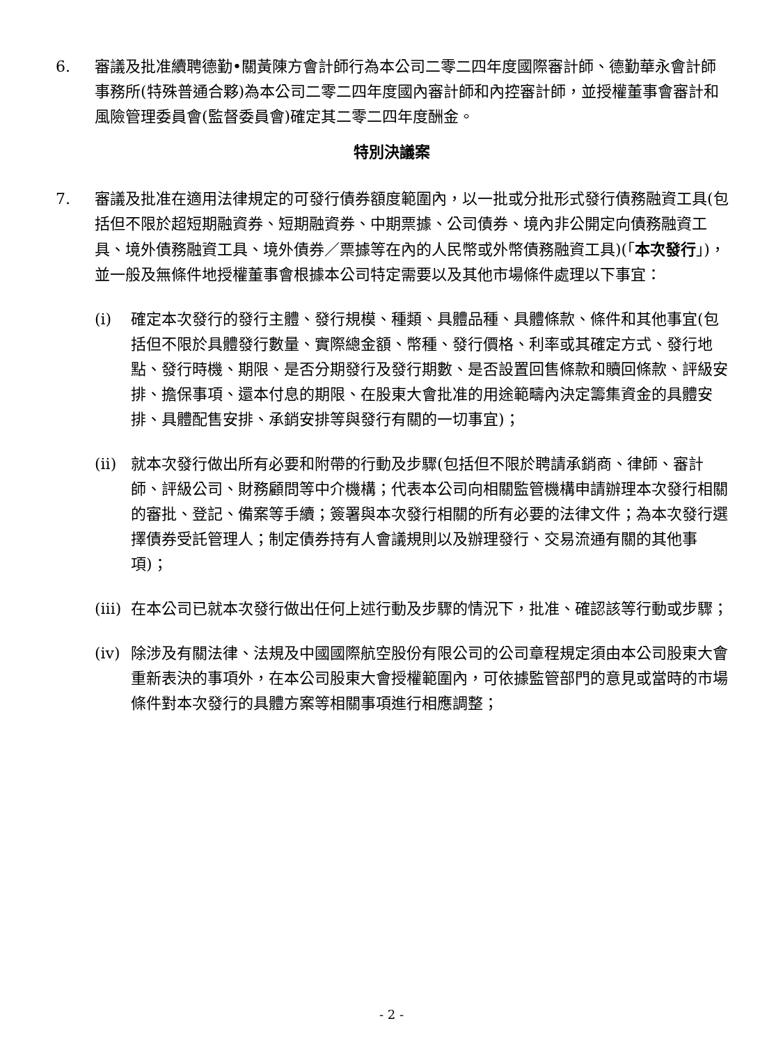6. 審議及批准續聘德勤•關黃陳方會計師行為本公司二零二四年度國際審計師、德勤華永會計師事務所(特殊普通合夥)為本公司二零二四年度國內審計師和內控審計師，並授權董事會審計和風險管理委員會(監督委員會)確定其二零二四年度酬金。
特別決議案
7. 審議及批准在適用法律規定的可發行債券額度範圍內，以一批或分批形式發行債務融資工具(包括但不限於超短期融資券、短期融資券、中期票據、公司債券、境內非公開定向債務融資工具、境外債務融資工具、境外債券／票據等在內的人民幣或外幣債務融資工具)(「本次發行」)，並一般及無條件地授權董事會根據本公司特定需要以及其他市場條件處理以下事宜：
(i) 確定本次發行的發行主體、發行規模、種類、具體品種、具體條款、條件和其他事宜(包括但不限於具體發行數量、實際總金額、幣種、發行價格、利率或其確定方式、發行地點、發行時機、期限、是否分期發行及發行期數、是否設置回售條款和贖回條款、評級安排、擔保事項、還本付息的期限、在股東大會批准的用途範疇內決定籌集資金的具體安排、具體配售安排、承銷安排等與發行有關的一切事宜)；
(ii)
就本次發行做出所有必要和附帶的行動及步驟(包括但不限於聘請承銷商、律師、審計師、評級公司、財務顧問等中介機構；代表本公司向相關監管機構申請辦理本次發行相關的審批、登記、備案等手續；簽署與本次發行相關的所有必要的法律文件；為本次發行選擇債券受託管理人；制定債券持有人會議規則以及辦理發行、交易流通有關的其他事項)；
(iii)
在本公司已就本次發行做出任何上述行動及步驟的情況下，批准、確認該等行動或步驟；
(iv)
除涉及有關法律、法規及中國國際航空股份有限公司的公司章程規定須由本公司股東大會重新表決的事項外，在本公司股東大會授權範圍內，可依據監管部門的意見或當時的市場條件對本次發行的具體方案等相關事項進行相應調整；
- 2 -